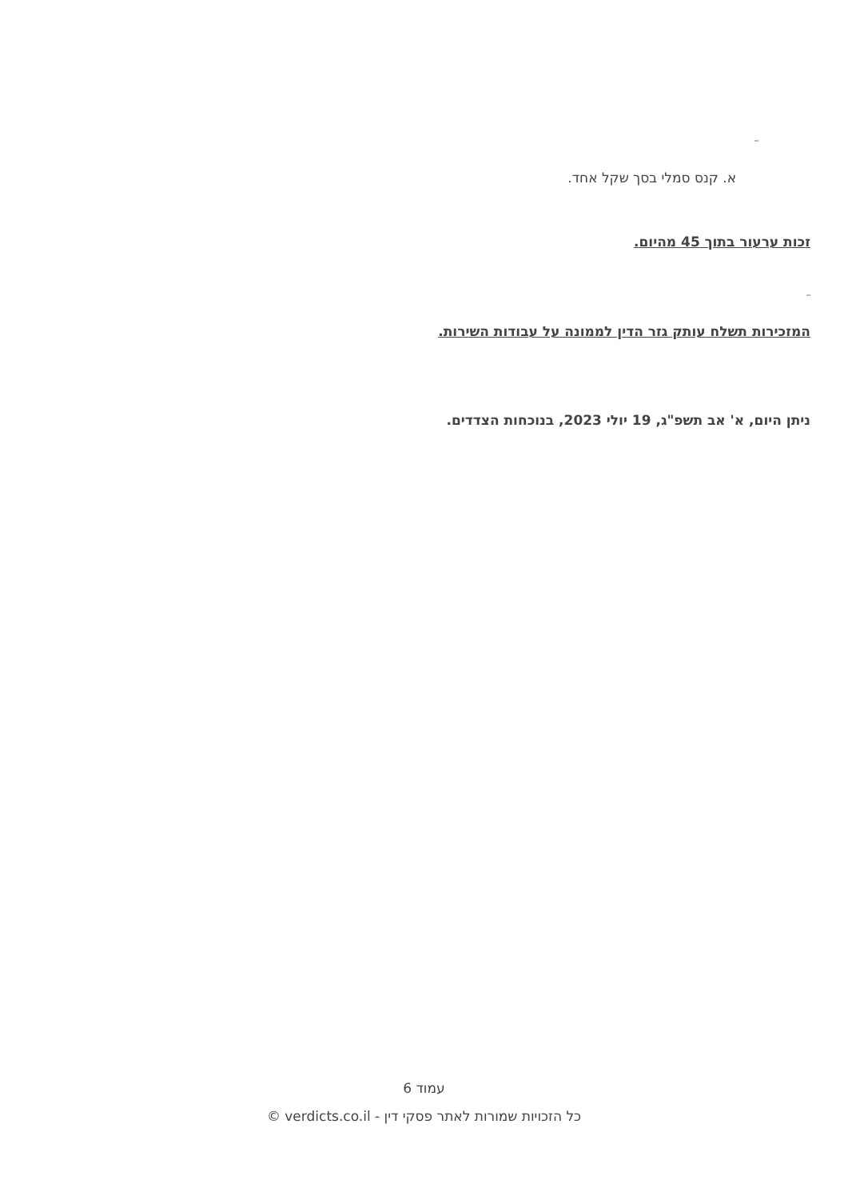_
א. קנס סמלי בסך שקל אחד.
זכות ערעור בתוך 45 מהיום.
_
המזכירות תשלח עותק גזר הדין לממונה על עבודות השירות.
ניתן היום, א' אב תשפ"ג, 19 יולי 2023, בנוכחות הצדדים.
עמוד 6
כל הזכויות שמורות לאתר פסקי דין - verdicts.co.il ©